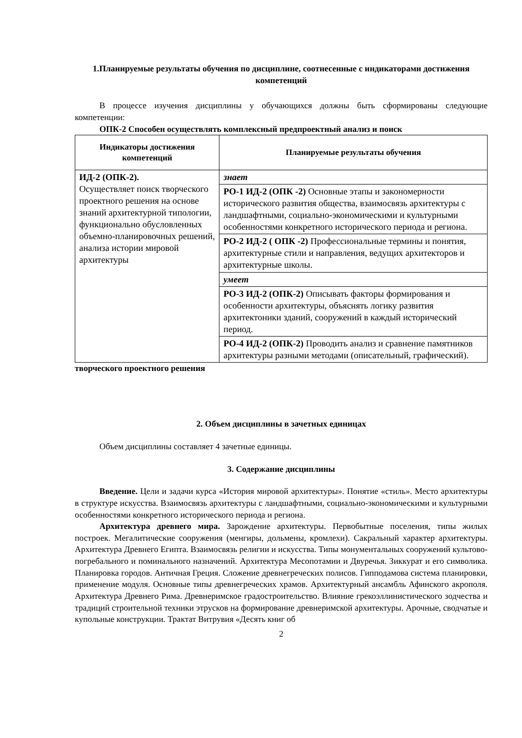1.Планируемые результаты обучения по дисциплине, соотнесенные с индикаторами достижения компетенций
В процессе изучения дисциплины у обучающихся должны быть сформированы следующие компетенции:
ОПК-2 Способен осуществлять комплексный предпроектный анализ и поиск
| Индикаторы достижения компетенций | Планируемые результаты обучения |
| --- | --- |
| ИД-2 (ОПК-2). Осуществляет поиск творческого проектного решения на основе знаний архитектурной типологии, функционально обусловленных объемно-планировочных решений, анализа истории мировой архитектуры | знает |
| | РО-1 ИД-2 (ОПК -2) Основные этапы и закономерности исторического развития общества, взаимосвязь архитектуры с ландшафтными, социально-экономическими и культурными особенностями конкретного исторического периода и региона. |
| | РО-2 ИД-2 ( ОПК -2) Профессиональные термины и понятия, архитектурные стили и направления, ведущих архитекторов и архитектурные школы. |
| | умеет |
| | РО-3 ИД-2 (ОПК-2) Описывать факторы формирования и особенности архитектуры, объяснять логику развития архитектоники зданий, сооружений в каждый исторический период. |
| | РО-4 ИД-2 (ОПК-2) Проводить анализ и сравнение памятников архитектуры разными методами (описательный, графический). |
творческого проектного решения
2. Объем дисциплины в зачетных единицах
Объем дисциплины составляет 4 зачетные единицы.
3. Содержание дисциплины
Введение. Цели и задачи курса «История мировой архитектуры». Понятие «стиль». Место архитектуры в структуре искусства. Взаимосвязь архитектуры с ландшафтными, социально-экономическими и культурными особенностями конкретного исторического периода и региона.
Архитектура древнего мира. Зарождение архитектуры. Первобытные поселения, типы жилых построек. Мегалитические сооружения (менгиры, дольмены, кромлехи). Сакральный характер архитектуры. Архитектура Древнего Египта. Взаимосвязь религии и искусства. Типы монументальных сооружений культово-погребального и поминального назначений. Архитектура Месопотамии и Двуречья. Зиккурат и его символика. Планировка городов. Античная Греция. Сложение древнегреческих полисов. Гипподамова система планировки, применение модуля. Основные типы древнегреческих храмов. Архитектурный ансамбль Афинского акрополя. Архитектура Древнего Рима. Древнеримское градостроительство. Влияние грекоэллинистического зодчества и традиций строительной техники этрусков на формирование древнеримской архитектуры. Арочные, сводчатые и купольные конструкции. Трактат Витрувия «Десять книг об
2